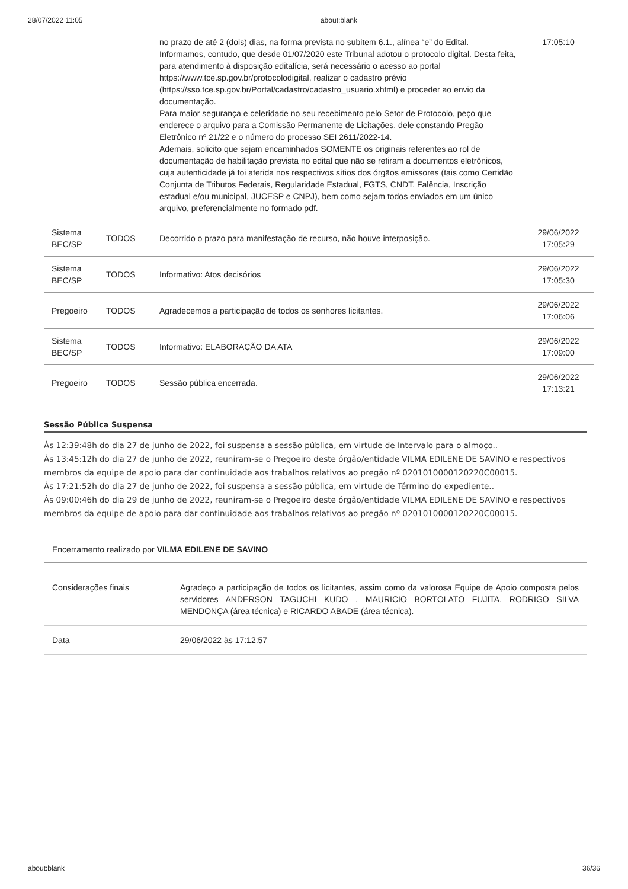28/07/2022 11:05 about:blank
| | | no prazo de até 2 (dois) dias, na forma prevista no subitem 6.1., alínea “e” do Edital. Informamos, contudo, que desde 01/07/2020 este Tribunal adotou o protocolo digital. Desta feita, para atendimento à disposição editalícia, será necessário o acesso ao portal https://www.tce.sp.gov.br/protocolodigital, realizar o cadastro prévio (https://sso.tce.sp.gov.br/Portal/cadastro/cadastro_usuario.xhtml) e proceder ao envio da documentação. Para maior segurança e celeridade no seu recebimento pelo Setor de Protocolo, peço que enderece o arquivo para a Comissão Permanente de Licitações, dele constando Pregão Eletrônico nº 21/22 e o número do processo SEI 2611/2022-14. Ademais, solicito que sejam encaminhados SOMENTE os originais referentes ao rol de documentação de habilitação prevista no edital que não se refiram a documentos eletrônicos, cuja autenticidade já foi aferida nos respectivos sítios dos órgãos emissores (tais como Certidão Conjunta de Tributos Federais, Regularidade Estadual, FGTS, CNDT, Falência, Inscrição estadual e/ou municipal, JUCESP e CNPJ), bem como sejam todos enviados em um único arquivo, preferencialmente no formado pdf. | 17:05:10 |
| Sistema BEC/SP | TODOS | Decorrido o prazo para manifestação de recurso, não houve interposição. | 29/06/2022 17:05:29 |
| Sistema BEC/SP | TODOS | Informativo: Atos decisórios | 29/06/2022 17:05:30 |
| Pregoeiro | TODOS | Agradecemos a participação de todos os senhores licitantes. | 29/06/2022 17:06:06 |
| Sistema BEC/SP | TODOS | Informativo: ELABORAÇÃO DA ATA | 29/06/2022 17:09:00 |
| Pregoeiro | TODOS | Sessão pública encerrada. | 29/06/2022 17:13:21 |
Sessão Pública Suspensa
Às 12:39:48h do dia 27 de junho de 2022, foi suspensa a sessão pública, em virtude de Intervalo para o almoço..
Às 13:45:12h do dia 27 de junho de 2022, reuniram-se o Pregoeiro deste órgão/entidade VILMA EDILENE DE SAVINO e respectivos membros da equipe de apoio para dar continuidade aos trabalhos relativos ao pregão nº 0201010000120220C00015.
Às 17:21:52h do dia 27 de junho de 2022, foi suspensa a sessão pública, em virtude de Término do expediente..
Às 09:00:46h do dia 29 de junho de 2022, reuniram-se o Pregoeiro deste órgão/entidade VILMA EDILENE DE SAVINO e respectivos membros da equipe de apoio para dar continuidade aos trabalhos relativos ao pregão nº 0201010000120220C00015.
Encerramento realizado por VILMA EDILENE DE SAVINO
| Considerações finais | Agradeço a participação de todos os licitantes, assim como da valorosa Equipe de Apoio composta pelos servidores ANDERSON TAGUCHI KUDO , MAURICIO BORTOLATO FUJITA, RODRIGO SILVA MENDONÇA (área técnica) e RICARDO ABADE (área técnica). |
| Data | 29/06/2022 às 17:12:57 |
about:blank 36/36